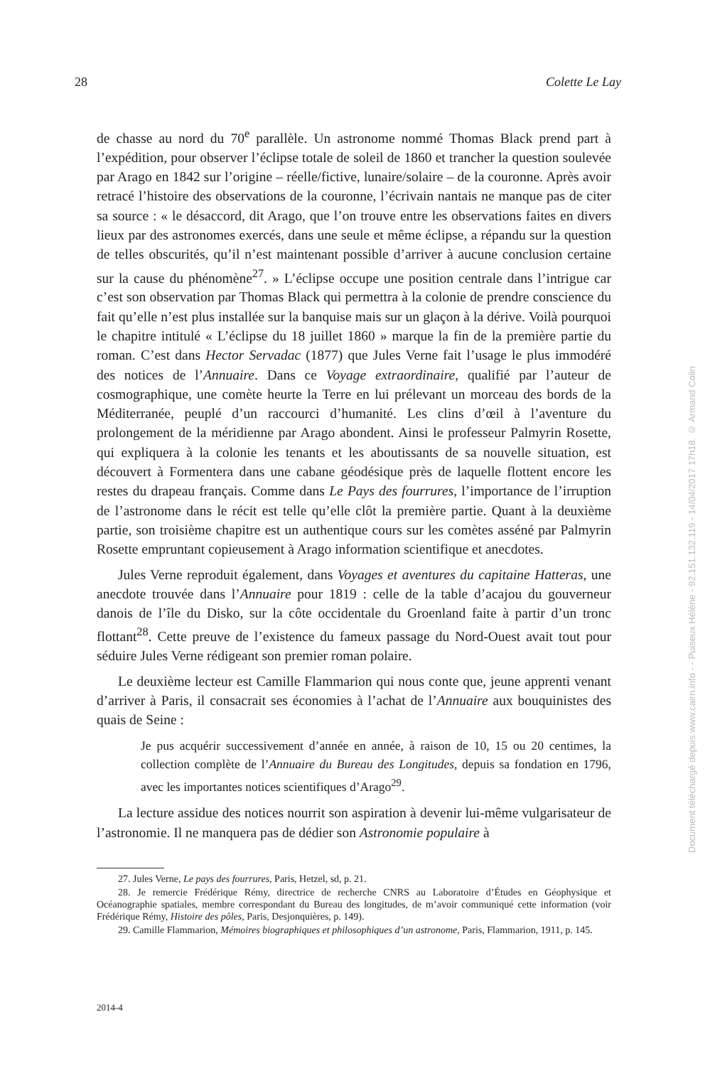28 Colette Le Lay
de chasse au nord du 70<sup>e</sup> parallèle. Un astronome nommé Thomas Black prend part à l’expédition, pour observer l’éclipse totale de soleil de 1860 et trancher la question soulevée par Arago en 1842 sur l’origine – réelle/fictive, lunaire/solaire – de la couronne. Après avoir retracé l’histoire des observations de la couronne, l’écrivain nantais ne manque pas de citer sa source : « le désaccord, dit Arago, que l’on trouve entre les observations faites en divers lieux par des astronomes exercés, dans une seule et même éclipse, a répandu sur la question de telles obscurités, qu’il n’est maintenant possible d’arriver à aucune conclusion certaine sur la cause du phénomène<sup>27</sup>. » L’éclipse occupe une position centrale dans l’intrigue car c’est son observation par Thomas Black qui permettra à la colonie de prendre conscience du fait qu’elle n’est plus installée sur la banquise mais sur un glaçon à la dérive. Voilà pourquoi le chapitre intitulé « L’éclipse du 18 juillet 1860 » marque la fin de la première partie du roman. C’est dans Hector Servadac (1877) que Jules Verne fait l’usage le plus immodéré des notices de l’Annuaire. Dans ce Voyage extraordinaire, qualifié par l’auteur de cosmographique, une comète heurte la Terre en lui prélevant un morceau des bords de la Méditerranée, peuplé d’un raccourci d’humanité. Les clins d’œil à l’aventure du prolongement de la méridienne par Arago abondent. Ainsi le professeur Palmyrin Rosette, qui expliquera à la colonie les tenants et les aboutissants de sa nouvelle situation, est découvert à Formentera dans une cabane géodésique près de laquelle flottent encore les restes du drapeau français. Comme dans Le Pays des fourrures, l’importance de l’irruption de l’astronome dans le récit est telle qu’elle clôt la première partie. Quant à la deuxième partie, son troisième chapitre est un authentique cours sur les comètes asséné par Palmyrin Rosette empruntant copieusement à Arago information scientifique et anecdotes.
Jules Verne reproduit également, dans Voyages et aventures du capitaine Hatteras, une anecdote trouvée dans l’Annuaire pour 1819 : celle de la table d’acajou du gouverneur danois de l’île du Disko, sur la côte occidentale du Groenland faite à partir d’un tronc flottant<sup>28</sup>. Cette preuve de l’existence du fameux passage du Nord-Ouest avait tout pour séduire Jules Verne rédigeant son premier roman polaire.
Le deuxième lecteur est Camille Flammarion qui nous conte que, jeune apprenti venant d’arriver à Paris, il consacrait ses économies à l’achat de l’Annuaire aux bouquinistes des quais de Seine :
Je pus acquérir successivement d’année en année, à raison de 10, 15 ou 20 centimes, la collection complète de l’Annuaire du Bureau des Longitudes, depuis sa fondation en 1796, avec les importantes notices scientifiques d’Arago<sup>29</sup>.
La lecture assidue des notices nourrit son aspiration à devenir lui-même vulgarisateur de l’astronomie. Il ne manquera pas de dédier son Astronomie populaire à
27. Jules Verne, Le pays des fourrures, Paris, Hetzel, sd, p. 21.
28. Je remercie Frédérique Rémy, directrice de recherche CNRS au Laboratoire d’Études en Géophysique et Océanographie spatiales, membre correspondant du Bureau des longitudes, de m’avoir communiqué cette information (voir Frédérique Rémy, Histoire des pôles, Paris, Desjonquières, p. 149).
29. Camille Flammarion, Mémoires biographiques et philosophiques d’un astronome, Paris, Flammarion, 1911, p. 145.
2014-4
Document téléchargé depuis www.cairn.info - - Puiseux Hélène - 92.151.132.119 - 14/04/2017 17h18. © Armand Colin